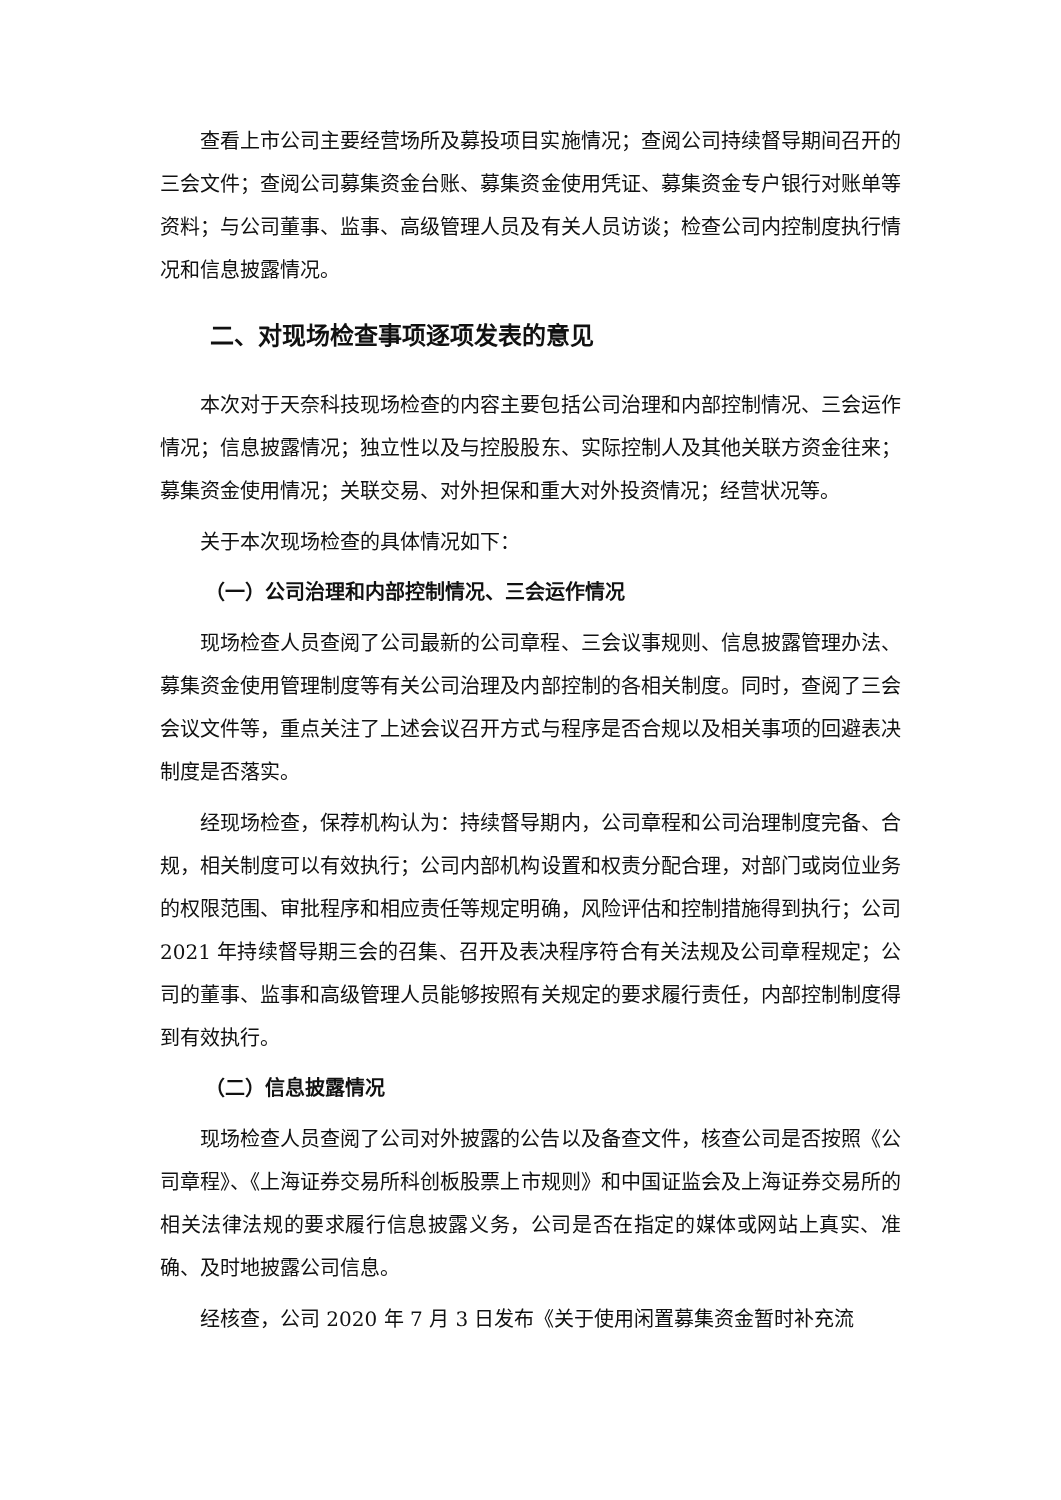查看上市公司主要经营场所及募投项目实施情况；查阅公司持续督导期间召开的三会文件；查阅公司募集资金台账、募集资金使用凭证、募集资金专户银行对账单等资料；与公司董事、监事、高级管理人员及有关人员访谈；检查公司内控制度执行情况和信息披露情况。
二、对现场检查事项逐项发表的意见
本次对于天奈科技现场检查的内容主要包括公司治理和内部控制情况、三会运作情况；信息披露情况；独立性以及与控股股东、实际控制人及其他关联方资金往来；募集资金使用情况；关联交易、对外担保和重大对外投资情况；经营状况等。
关于本次现场检查的具体情况如下：
（一）公司治理和内部控制情况、三会运作情况
现场检查人员查阅了公司最新的公司章程、三会议事规则、信息披露管理办法、募集资金使用管理制度等有关公司治理及内部控制的各相关制度。同时，查阅了三会会议文件等，重点关注了上述会议召开方式与程序是否合规以及相关事项的回避表决制度是否落实。
经现场检查，保荐机构认为：持续督导期内，公司章程和公司治理制度完备、合规，相关制度可以有效执行；公司内部机构设置和权责分配合理，对部门或岗位业务的权限范围、审批程序和相应责任等规定明确，风险评估和控制措施得到执行；公司 2021 年持续督导期三会的召集、召开及表决程序符合有关法规及公司章程规定；公司的董事、监事和高级管理人员能够按照有关规定的要求履行责任，内部控制制度得到有效执行。
（二）信息披露情况
现场检查人员查阅了公司对外披露的公告以及备查文件，核查公司是否按照《公司章程》、《上海证券交易所科创板股票上市规则》和中国证监会及上海证券交易所的相关法律法规的要求履行信息披露义务，公司是否在指定的媒体或网站上真实、准确、及时地披露公司信息。
经核查，公司 2020 年 7 月 3 日发布《关于使用闲置募集资金暂时补充流